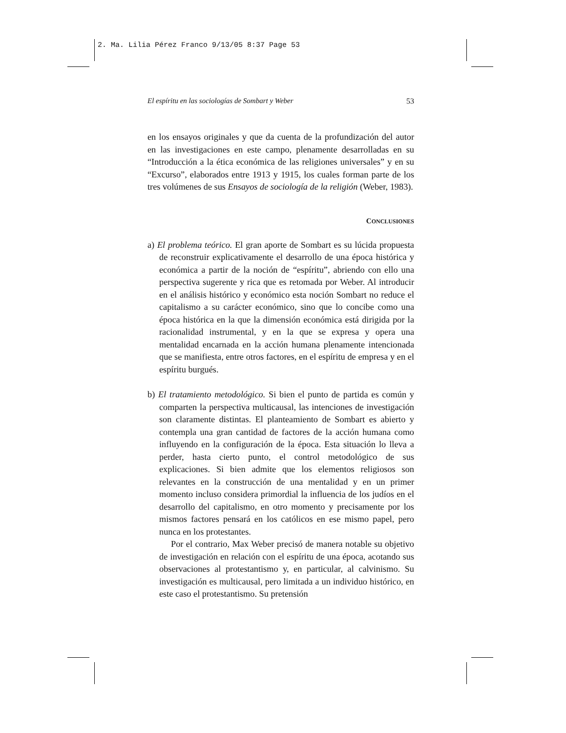2. Ma. Lilia Pérez Franco 9/13/05 8:37 Page 53
El espíritu en las sociologías de Sombart y Weber 53
en los ensayos originales y que da cuenta de la profundización del autor en las investigaciones en este campo, plenamente desarrolladas en su “Introducción a la ética económica de las religiones universales” y en su “Excurso”, elaborados entre 1913 y 1915, los cuales forman parte de los tres volúmenes de sus Ensayos de sociología de la religión (Weber, 1983).
CONCLUSIONES
a) El problema teórico. El gran aporte de Sombart es su lúcida propuesta de reconstruir explicativamente el desarrollo de una época histórica y económica a partir de la noción de “espíritu”, abriendo con ello una perspectiva sugerente y rica que es retomada por Weber. Al introducir en el análisis histórico y económico esta noción Sombart no reduce el capitalismo a su carácter económico, sino que lo concibe como una época histórica en la que la dimensión económica está dirigida por la racionalidad instrumental, y en la que se expresa y opera una mentalidad encarnada en la acción humana plenamente intencionada que se manifiesta, entre otros factores, en el espíritu de empresa y en el espíritu burgués.
b) El tratamiento metodológico. Si bien el punto de partida es común y comparten la perspectiva multicausal, las intenciones de investigación son claramente distintas. El planteamiento de Sombart es abierto y contempla una gran cantidad de factores de la acción humana como influyendo en la configuración de la época. Esta situación lo lleva a perder, hasta cierto punto, el control metodológico de sus explicaciones. Si bien admite que los elementos religiosos son relevantes en la construcción de una mentalidad y en un primer momento incluso considera primordial la influencia de los judíos en el desarrollo del capitalismo, en otro momento y precisamente por los mismos factores pensará en los católicos en ese mismo papel, pero nunca en los protestantes.
Por el contrario, Max Weber precisó de manera notable su objetivo de investigación en relación con el espíritu de una época, acotando sus observaciones al protestantismo y, en particular, al calvinismo. Su investigación es multicausal, pero limitada a un individuo histórico, en este caso el protestantismo. Su pretensión